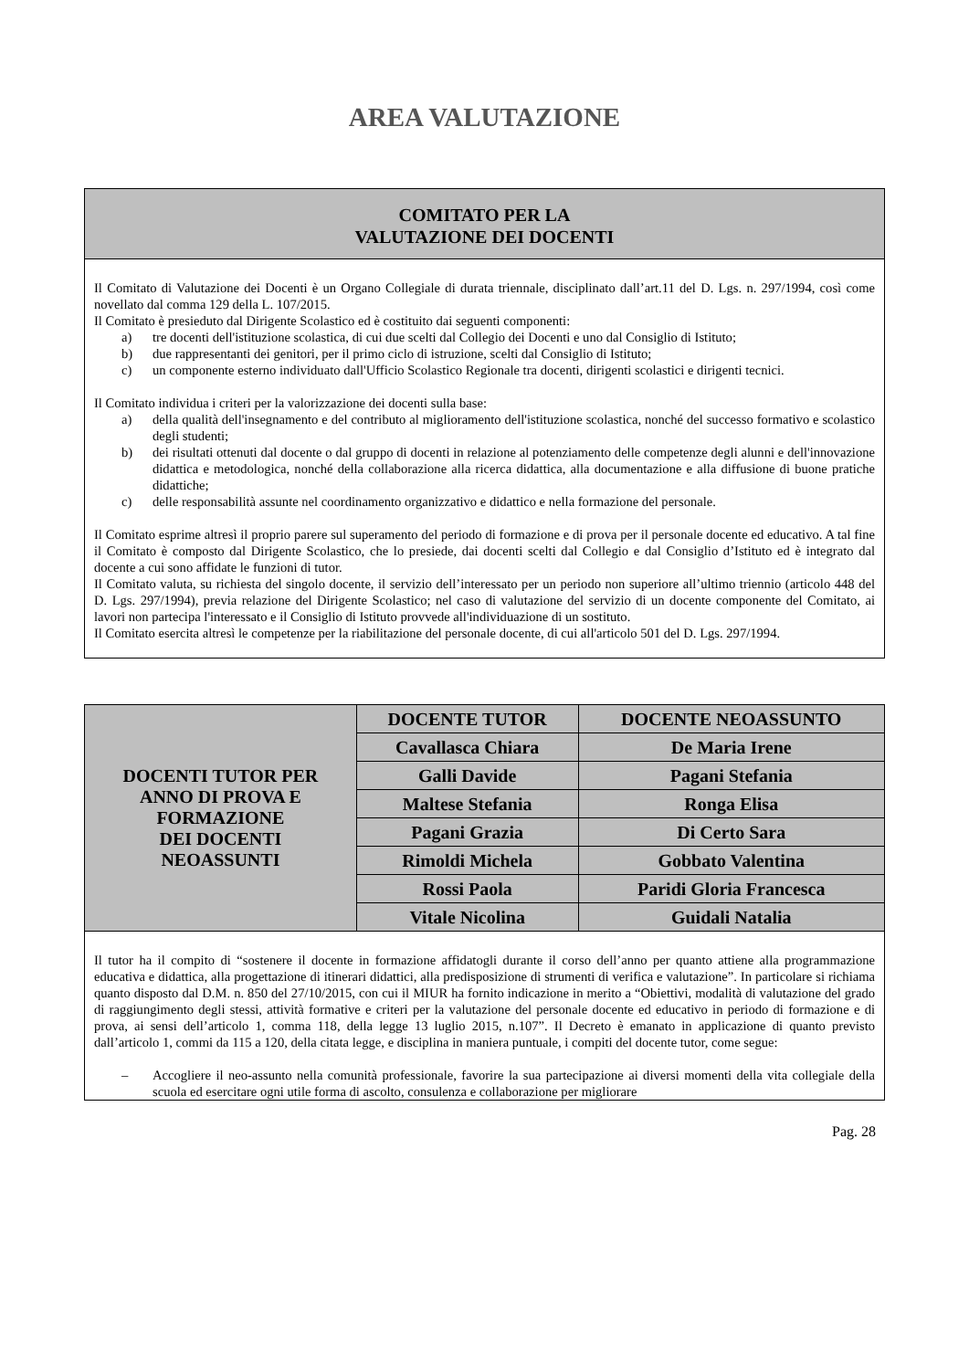AREA VALUTAZIONE
COMITATO PER LA
VALUTAZIONE DEI DOCENTI
Il Comitato di Valutazione dei Docenti è un Organo Collegiale di durata triennale, disciplinato dall’art.11 del D. Lgs. n. 297/1994, così come novellato dal comma 129 della L. 107/2015.
Il Comitato è presieduto dal Dirigente Scolastico ed è costituito dai seguenti componenti:
a) tre docenti dell'istituzione scolastica, di cui due scelti dal Collegio dei Docenti e uno dal Consiglio di Istituto;
b) due rappresentanti dei genitori, per il primo ciclo di istruzione, scelti dal Consiglio di Istituto;
c) un componente esterno individuato dall'Ufficio Scolastico Regionale tra docenti, dirigenti scolastici e dirigenti tecnici.
Il Comitato individua i criteri per la valorizzazione dei docenti sulla base:
a) della qualità dell'insegnamento e del contributo al miglioramento dell'istituzione scolastica, nonché del successo formativo e scolastico degli studenti;
b) dei risultati ottenuti dal docente o dal gruppo di docenti in relazione al potenziamento delle competenze degli alunni e dell'innovazione didattica e metodologica, nonché della collaborazione alla ricerca didattica, alla documentazione e alla diffusione di buone pratiche didattiche;
c) delle responsabilità assunte nel coordinamento organizzativo e didattico e nella formazione del personale.
Il Comitato esprime altresì il proprio parere sul superamento del periodo di formazione e di prova per il personale docente ed educativo. A tal fine il Comitato è composto dal Dirigente Scolastico, che lo presiede, dai docenti scelti dal Collegio e dal Consiglio d’Istituto ed è integrato dal docente a cui sono affidate le funzioni di tutor.
Il Comitato valuta, su richiesta del singolo docente, il servizio dell’interessato per un periodo non superiore all’ultimo triennio (articolo 448 del D. Lgs. 297/1994), previa relazione del Dirigente Scolastico; nel caso di valutazione del servizio di un docente componente del Comitato, ai lavori non partecipa l'interessato e il Consiglio di Istituto provvede all'individuazione di un sostituto.
Il Comitato esercita altresì le competenze per la riabilitazione del personale docente, di cui all'articolo 501 del D. Lgs. 297/1994.
| DOCENTI TUTOR PER ANNO DI PROVA E FORMAZIONE DEI DOCENTI NEOASSUNTI | DOCENTE TUTOR | DOCENTE NEOASSUNTO |
| | Cavallasca Chiara | De Maria Irene |
| | Galli Davide | Pagani Stefania |
| | Maltese Stefania | Ronga Elisa |
| | Pagani Grazia | Di Certo Sara |
| | Rimoldi Michela | Gobbato Valentina |
| | Rossi Paola | Paridi Gloria Francesca |
| | Vitale Nicolina | Guidali Natalia |
Il tutor ha il compito di “sostenere il docente in formazione affidatogli durante il corso dell’anno per quanto attiene alla programmazione educativa e didattica, alla progettazione di itinerari didattici, alla predisposizione di strumenti di verifica e valutazione”. In particolare si richiama quanto disposto dal D.M. n. 850 del 27/10/2015, con cui il MIUR ha fornito indicazione in merito a “Obiettivi, modalità di valutazione del grado di raggiungimento degli stessi, attività formative e criteri per la valutazione del personale docente ed educativo in periodo di formazione e di prova, ai sensi dell’articolo 1, comma 118, della legge 13 luglio 2015, n.107”. Il Decreto è emanato in applicazione di quanto previsto dall’articolo 1, commi da 115 a 120, della citata legge, e disciplina in maniera puntuale, i compiti del docente tutor, come segue:
– Accogliere il neo-assunto nella comunità professionale, favorire la sua partecipazione ai diversi momenti della vita collegiale della scuola ed esercitare ogni utile forma di ascolto, consulenza e collaborazione per migliorare
Pag. 28